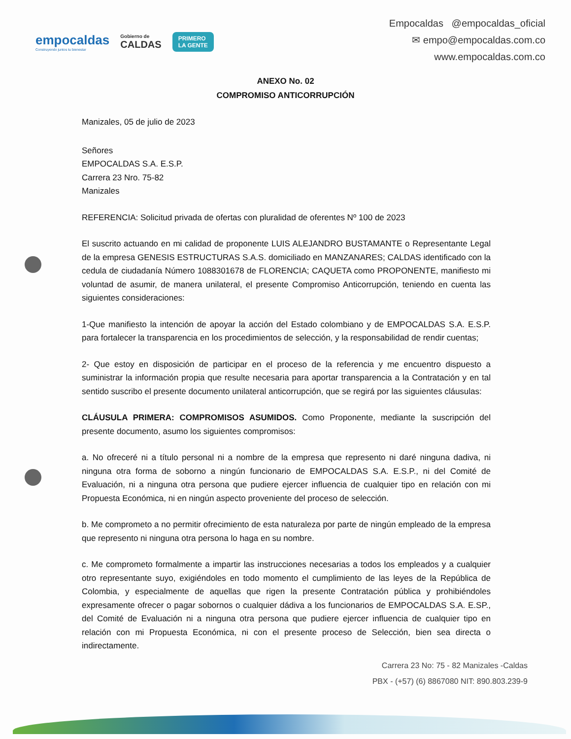empocaldas
Construyendo juntos tu bienestar
Gobierno de
CALDAS
PRIMERO
LA GENTE
Empocaldas @empocaldas_oficial
✉ empo@empocaldas.com.co
www.empocaldas.com.co
ANEXO No. 02
COMPROMISO ANTICORRUPCIÓN
Manizales, 05 de julio de 2023
Señores
EMPOCALDAS S.A. E.S.P.
Carrera 23 Nro. 75-82
Manizales
REFERENCIA: Solicitud privada de ofertas con pluralidad de oferentes Nº 100 de 2023
El suscrito actuando en mi calidad de proponente LUIS ALEJANDRO BUSTAMANTE o Representante Legal de la empresa GENESIS ESTRUCTURAS S.A.S. domiciliado en MANZANARES; CALDAS identificado con la cedula de ciudadanía Número 1088301678 de FLORENCIA; CAQUETA como PROPONENTE, manifiesto mi voluntad de asumir, de manera unilateral, el presente Compromiso Anticorrupción, teniendo en cuenta las siguientes consideraciones:
1-Que manifiesto la intención de apoyar la acción del Estado colombiano y de EMPOCALDAS S.A. E.S.P. para fortalecer la transparencia en los procedimientos de selección, y la responsabilidad de rendir cuentas;
2- Que estoy en disposición de participar en el proceso de la referencia y me encuentro dispuesto a suministrar la información propia que resulte necesaria para aportar transparencia a la Contratación y en tal sentido suscribo el presente documento unilateral anticorrupción, que se regirá por las siguientes cláusulas:
CLÁUSULA PRIMERA: COMPROMISOS ASUMIDOS. Como Proponente, mediante la suscripción del presente documento, asumo los siguientes compromisos:
a. No ofreceré ni a título personal ni a nombre de la empresa que represento ni daré ninguna dadiva, ni ninguna otra forma de soborno a ningún funcionario de EMPOCALDAS S.A. E.S.P., ni del Comité de Evaluación, ni a ninguna otra persona que pudiere ejercer influencia de cualquier tipo en relación con mi Propuesta Económica, ni en ningún aspecto proveniente del proceso de selección.
b. Me comprometo a no permitir ofrecimiento de esta naturaleza por parte de ningún empleado de la empresa que represento ni ninguna otra persona lo haga en su nombre.
c. Me comprometo formalmente a impartir las instrucciones necesarias a todos los empleados y a cualquier otro representante suyo, exigiéndoles en todo momento el cumplimiento de las leyes de la República de Colombia, y especialmente de aquellas que rigen la presente Contratación pública y prohibiéndoles expresamente ofrecer o pagar sobornos o cualquier dádiva a los funcionarios de EMPOCALDAS S.A. E.SP., del Comité de Evaluación ni a ninguna otra persona que pudiere ejercer influencia de cualquier tipo en relación con mi Propuesta Económica, ni con el presente proceso de Selección, bien sea directa o indirectamente.
Carrera 23 No: 75 - 82 Manizales -Caldas
PBX - (+57) (6) 8867080 NIT: 890.803.239-9